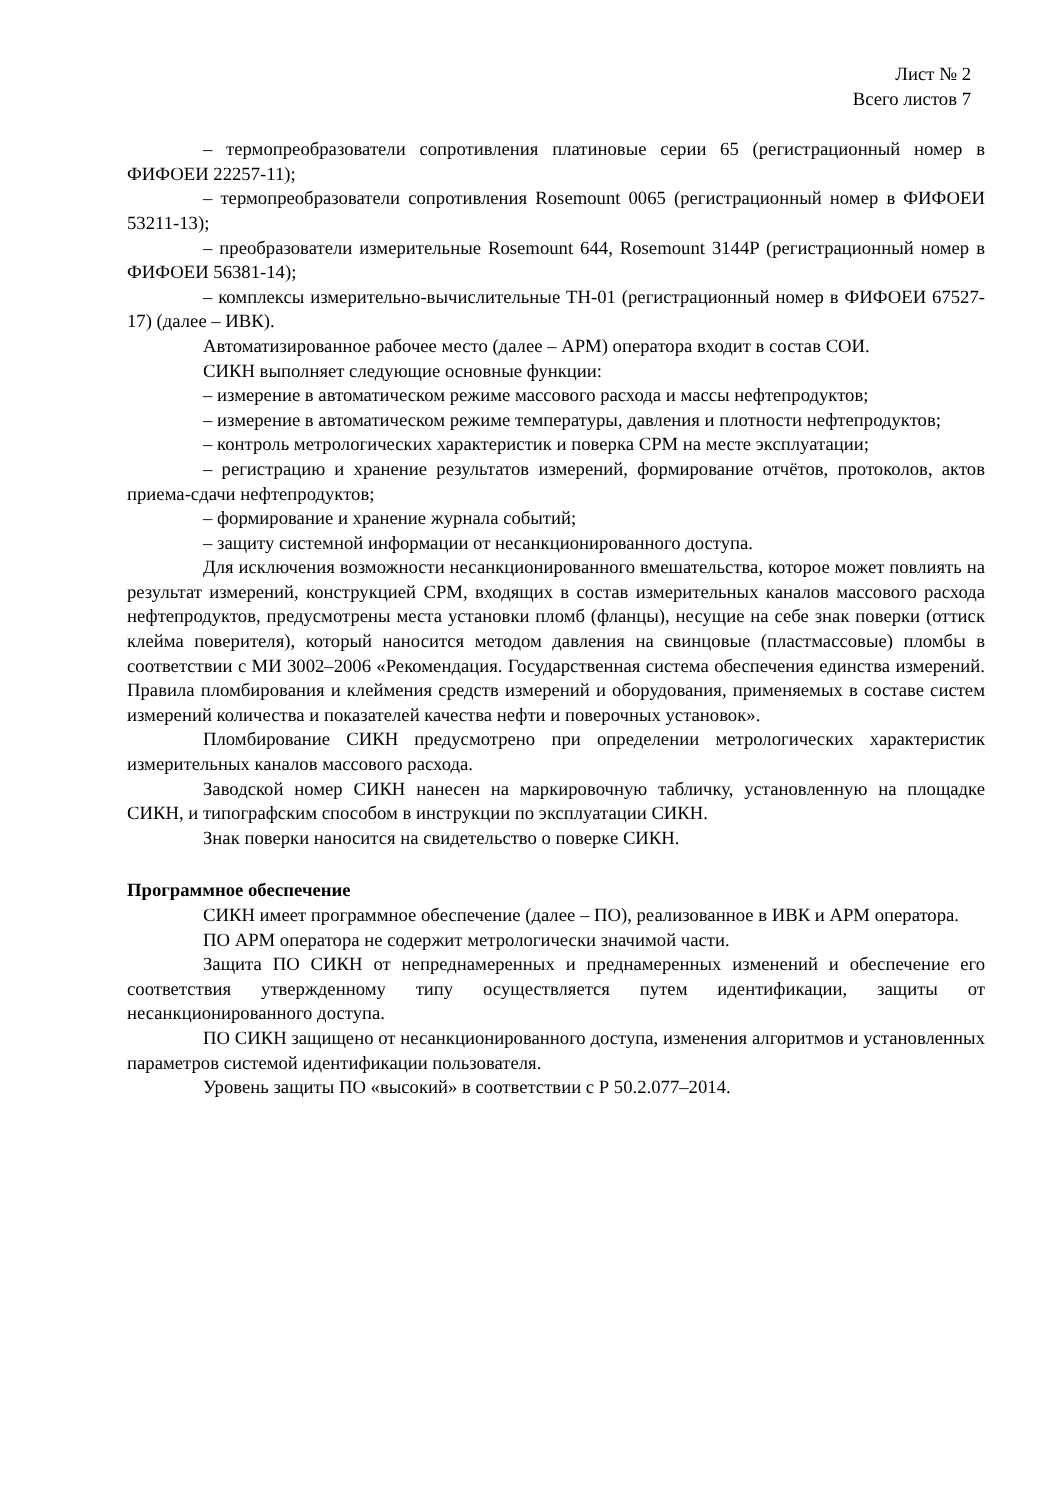Лист № 2
Всего листов 7
– термопреобразователи сопротивления платиновые серии 65 (регистрационный номер в ФИФОЕИ 22257-11);
– термопреобразователи сопротивления Rosemount 0065 (регистрационный номер в ФИФОЕИ 53211-13);
– преобразователи измерительные Rosemount 644, Rosemount 3144P (регистрационный номер в ФИФОЕИ 56381-14);
– комплексы измерительно-вычислительные ТН-01 (регистрационный номер в ФИФОЕИ 67527-17) (далее – ИВК).
Автоматизированное рабочее место (далее – АРМ) оператора входит в состав СОИ.
СИКН выполняет следующие основные функции:
– измерение в автоматическом режиме массового расхода и массы нефтепродуктов;
– измерение в автоматическом режиме температуры, давления и плотности нефтепродуктов;
– контроль метрологических характеристик и поверка СРМ на месте эксплуатации;
– регистрацию и хранение результатов измерений, формирование отчётов, протоколов, актов приема-сдачи нефтепродуктов;
– формирование и хранение журнала событий;
– защиту системной информации от несанкционированного доступа.
Для исключения возможности несанкционированного вмешательства, которое может повлиять на результат измерений, конструкцией СРМ, входящих в состав измерительных каналов массового расхода нефтепродуктов, предусмотрены места установки пломб (фланцы), несущие на себе знак поверки (оттиск клейма поверителя), который наносится методом давления на свинцовые (пластмассовые) пломбы в соответствии с МИ 3002–2006 «Рекомендация. Государственная система обеспечения единства измерений. Правила пломбирования и клеймения средств измерений и оборудования, применяемых в составе систем измерений количества и показателей качества нефти и поверочных установок».
Пломбирование СИКН предусмотрено при определении метрологических характеристик измерительных каналов массового расхода.
Заводской номер СИКН нанесен на маркировочную табличку, установленную на площадке СИКН, и типографским способом в инструкции по эксплуатации СИКН.
Знак поверки наносится на свидетельство о поверке СИКН.
Программное обеспечение
СИКН имеет программное обеспечение (далее – ПО), реализованное в ИВК и АРМ оператора.
ПО АРМ оператора не содержит метрологически значимой части.
Защита ПО СИКН от непреднамеренных и преднамеренных изменений и обеспечение его соответствия утвержденному типу осуществляется путем идентификации, защиты от несанкционированного доступа.
ПО СИКН защищено от несанкционированного доступа, изменения алгоритмов и установленных параметров системой идентификации пользователя.
Уровень защиты ПО «высокий» в соответствии с Р 50.2.077–2014.